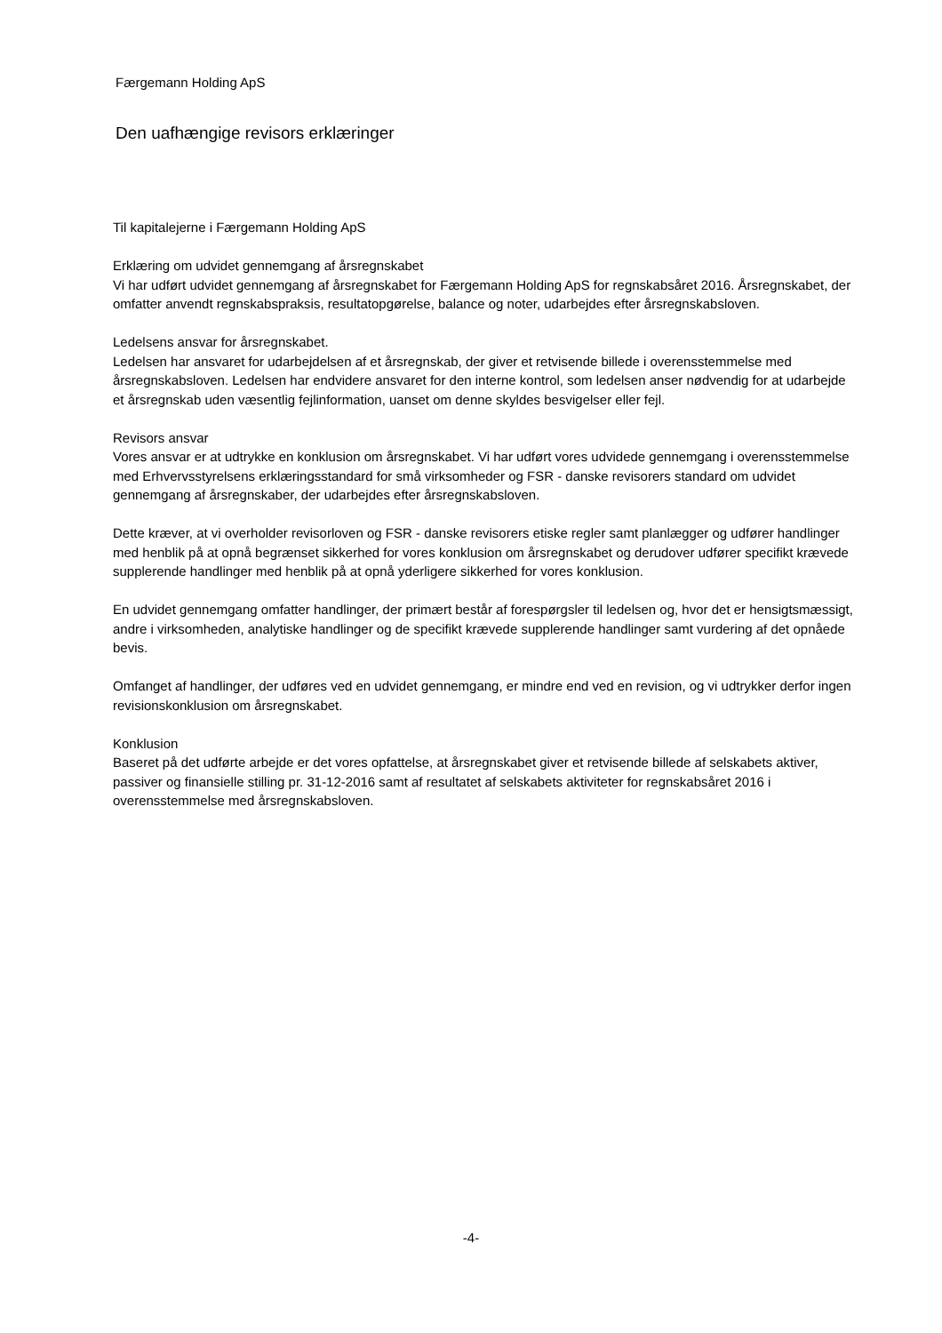Færgemann Holding ApS
Den uafhængige revisors erklæringer
Til kapitalejerne i Færgemann Holding ApS
Erklæring om udvidet gennemgang af årsregnskabet
Vi har udført udvidet gennemgang af årsregnskabet for Færgemann Holding ApS for regnskabsåret 2016. Årsregnskabet, der omfatter anvendt regnskabspraksis, resultatopgørelse, balance og noter, udarbejdes efter årsregnskabsloven.
Ledelsens ansvar for årsregnskabet.
Ledelsen har ansvaret for udarbejdelsen af et årsregnskab, der giver et retvisende billede i overensstemmelse med årsregnskabsloven. Ledelsen har endvidere ansvaret for den interne kontrol, som ledelsen anser nødvendig for at udarbejde et årsregnskab uden væsentlig fejlinformation, uanset om denne skyldes besvigelser eller fejl.
Revisors ansvar
Vores ansvar er at udtrykke en konklusion om årsregnskabet. Vi har udført vores udvidede gennemgang i overensstemmelse med Erhvervsstyrelsens erklæringsstandard for små virksomheder og FSR - danske revisorers standard om udvidet gennemgang af årsregnskaber, der udarbejdes efter årsregnskabsloven.
Dette kræver, at vi overholder revisorloven og FSR - danske revisorers etiske regler samt planlægger og udfører handlinger med henblik på at opnå begrænset sikkerhed for vores konklusion om årsregnskabet og derudover udfører specifikt krævede supplerende handlinger med henblik på at opnå yderligere sikkerhed for vores konklusion.
En udvidet gennemgang omfatter handlinger, der primært består af forespørgsler til ledelsen og, hvor det er hensigtsmæssigt, andre i virksomheden, analytiske handlinger og de specifikt krævede supplerende handlinger samt vurdering af det opnåede bevis.
Omfanget af handlinger, der udføres ved en udvidet gennemgang, er mindre end ved en revision, og vi udtrykker derfor ingen revisionskonklusion om årsregnskabet.
Konklusion
Baseret på det udførte arbejde er det vores opfattelse, at årsregnskabet giver et retvisende billede af selskabets aktiver, passiver og finansielle stilling pr. 31-12-2016 samt af resultatet af selskabets aktiviteter for regnskabsåret 2016 i overensstemmelse med årsregnskabsloven.
-4-